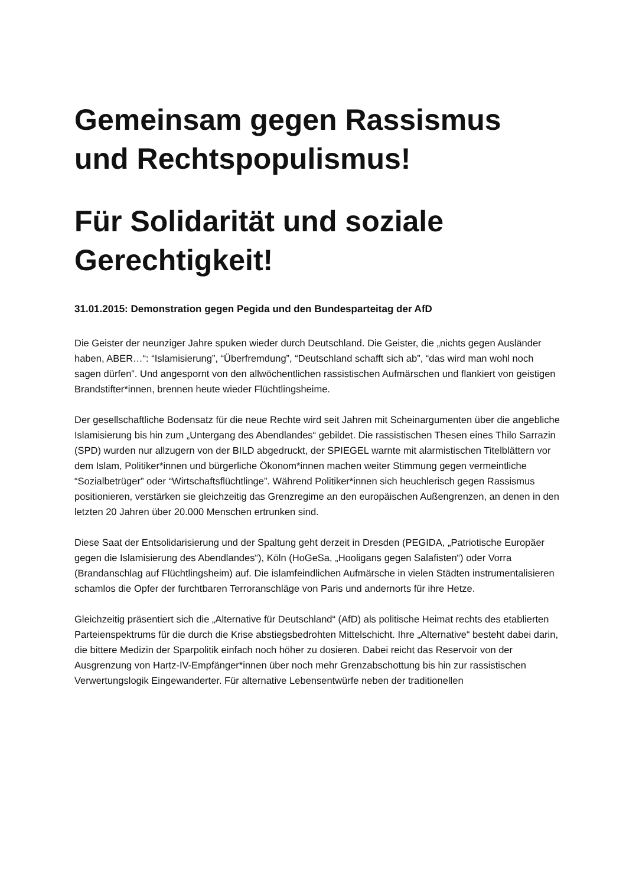Gemeinsam gegen Rassismus und Rechtspopulismus!
Für Solidarität und soziale Gerechtigkeit!
31.01.2015: Demonstration gegen Pegida und den Bundesparteitag der AfD
Die Geister der neunziger Jahre spuken wieder durch Deutschland. Die Geister, die „nichts gegen Ausländer haben, ABER…“: “Islamisierung”, “Überfremdung”, “Deutschland schafft sich ab”, “das wird man wohl noch sagen dürfen”. Und angespornt von den allwöchentlichen rassistischen Aufmärschen und flankiert von geistigen Brandstifter*innen, brennen heute wieder Flüchtlingsheime.
Der gesellschaftliche Bodensatz für die neue Rechte wird seit Jahren mit Scheinargumenten über die angebliche Islamisierung bis hin zum „Untergang des Abendlandes“ gebildet. Die rassistischen Thesen eines Thilo Sarrazin (SPD) wurden nur allzugern von der BILD abgedruckt, der SPIEGEL warnte mit alarmistischen Titelblättern vor dem Islam, Politiker*innen und bürgerliche Ökonom*innen machen weiter Stimmung gegen vermeintliche “Sozialbetrüger” oder “Wirtschaftsflüchtlinge”. Während Politiker*innen sich heuchlerisch gegen Rassismus positionieren, verstärken sie gleichzeitig das Grenzregime an den europäischen Außengrenzen, an denen in den letzten 20 Jahren über 20.000 Menschen ertrunken sind.
Diese Saat der Entsolidarisierung und der Spaltung geht derzeit in Dresden (PEGIDA, „Patriotische Europäer gegen die Islamisierung des Abendlandes“), Köln (HoGeSa, „Hooligans gegen Salafisten“) oder Vorra (Brandanschlag auf Flüchtlingsheim) auf. Die islamfeindlichen Aufmärsche in vielen Städten instrumentalisieren schamlos die Opfer der furchtbaren Terroranschläge von Paris und andernorts für ihre Hetze.
Gleichzeitig präsentiert sich die „Alternative für Deutschland“ (AfD) als politische Heimat rechts des etablierten Parteienspektrums für die durch die Krise abstiegsbedrohten Mittelschicht. Ihre „Alternative“ besteht dabei darin, die bittere Medizin der Sparpolitik einfach noch höher zu dosieren. Dabei reicht das Reservoir von der Ausgrenzung von Hartz-IV-Empfänger*innen über noch mehr Grenzabschottung bis hin zur rassistischen Verwertungslogik Eingewanderter. Für alternative Lebensentwürfe neben der traditionellen